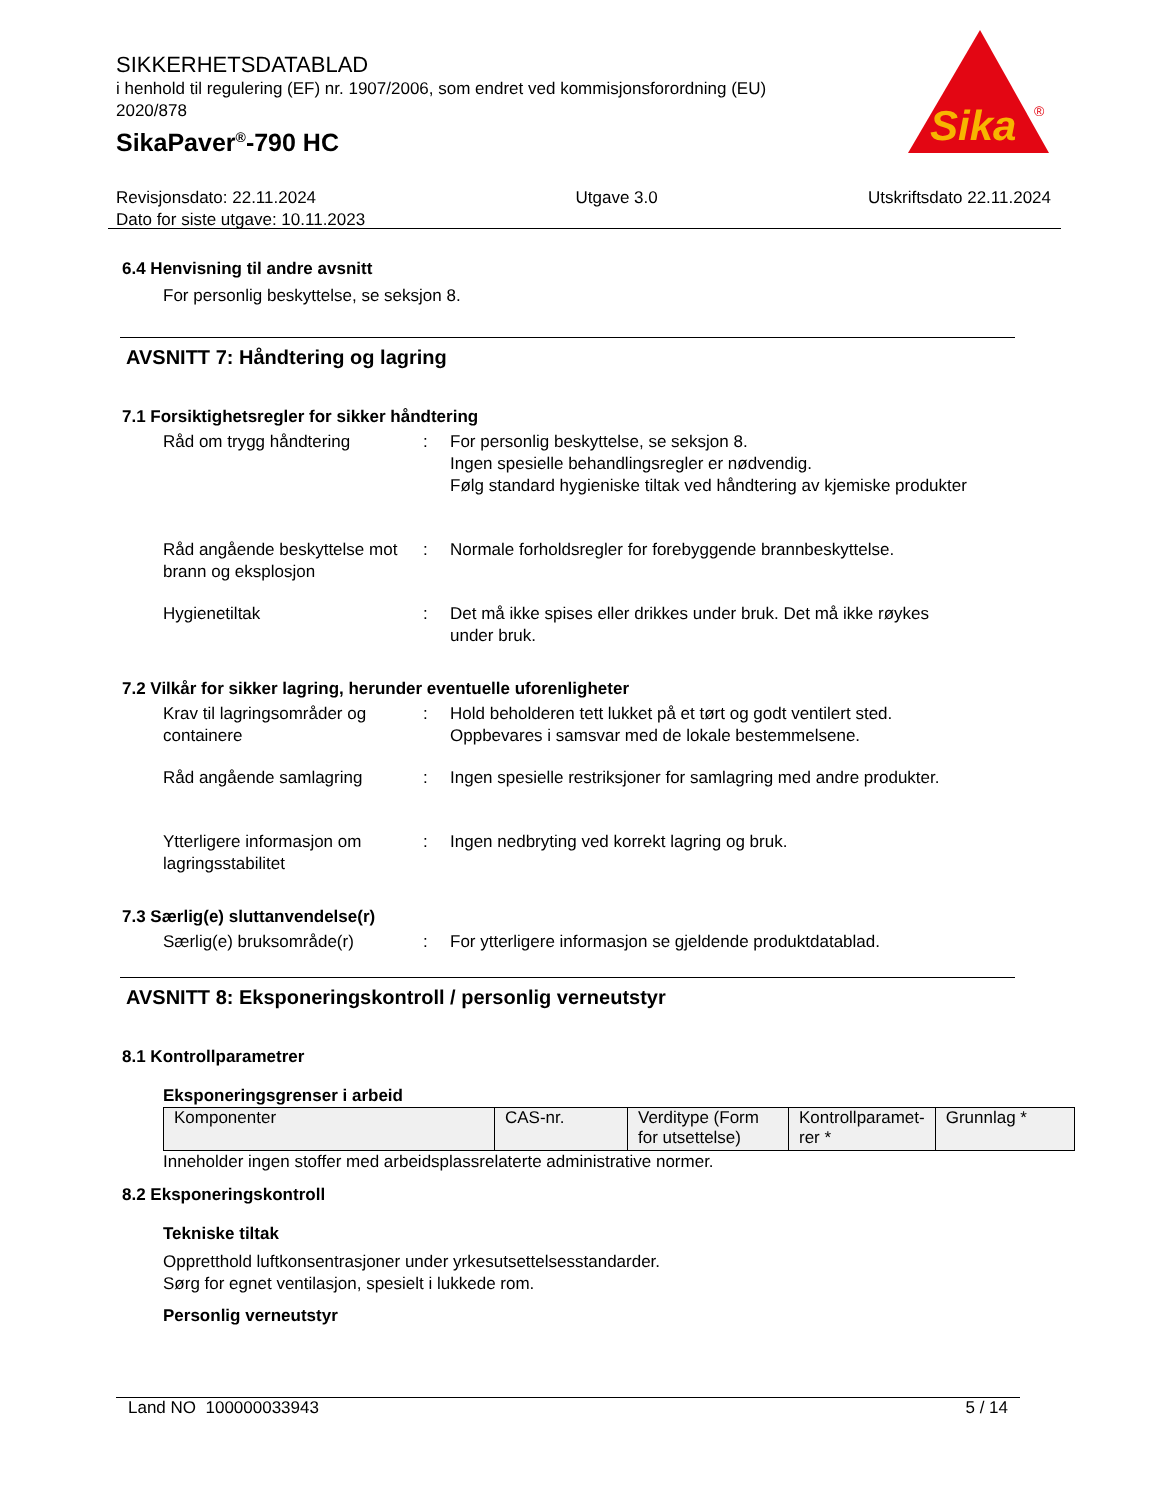Sika
®
SIKKERHETSDATABLAD
i henhold til regulering (EF) nr. 1907/2006, som endret ved kommisjonsforordning (EU) 2020/878
SikaPaver<sup>®</sup>-790 HC
Revisjonsdato: 22.11.2024
Dato for siste utgave: 10.11.2023
Utgave 3.0 Utskriftsdato 22.11.2024
6.4 Henvisning til andre avsnitt
For personlig beskyttelse, se seksjon 8.
AVSNITT 7: Håndtering og lagring
7.1 Forsiktighetsregler for sikker håndtering
Råd om trygg håndtering : For personlig beskyttelse, se seksjon 8.
Ingen spesielle behandlingsregler er nødvendig.
Følg standard hygieniske tiltak ved håndtering av kjemiske produkter
Råd angående beskyttelse mot brann og eksplosjon
: Normale forholdsregler for forebyggende brannbeskyttelse.
Hygienetiltak : Det må ikke spises eller drikkes under bruk. Det må ikke røykes under bruk.
7.2 Vilkår for sikker lagring, herunder eventuelle uforenligheter
Krav til lagringsområder og containere
: Hold beholderen tett lukket på et tørt og godt ventilert sted.
Oppbevares i samsvar med de lokale bestemmelsene.
Råd angående samlagring : Ingen spesielle restriksjoner for samlagring med andre produkter.
Ytterligere informasjon om lagringsstabilitet
: Ingen nedbryting ved korrekt lagring og bruk.
7.3 Særlig(e) sluttanvendelse(r)
Særlig(e) bruksområde(r) : For ytterligere informasjon se gjeldende produktdatablad.
AVSNITT 8: Eksponeringskontroll / personlig verneutstyr
8.1 Kontrollparametrer
Eksponeringsgrenser i arbeid
| Komponenter | CAS-nr. | Verditype (Form for utsettelse) | Kontrollparamet-rer * | Grunnlag * |
Inneholder ingen stoffer med arbeidsplassrelaterte administrative normer.
8.2 Eksponeringskontroll
Tekniske tiltak
Oppretthold luftkonsentrasjoner under yrkesutsettelsesstandarder.
Sørg for egnet ventilasjon, spesielt i lukkede rom.
Personlig verneutstyr
Land NO 100000033943 5 / 14